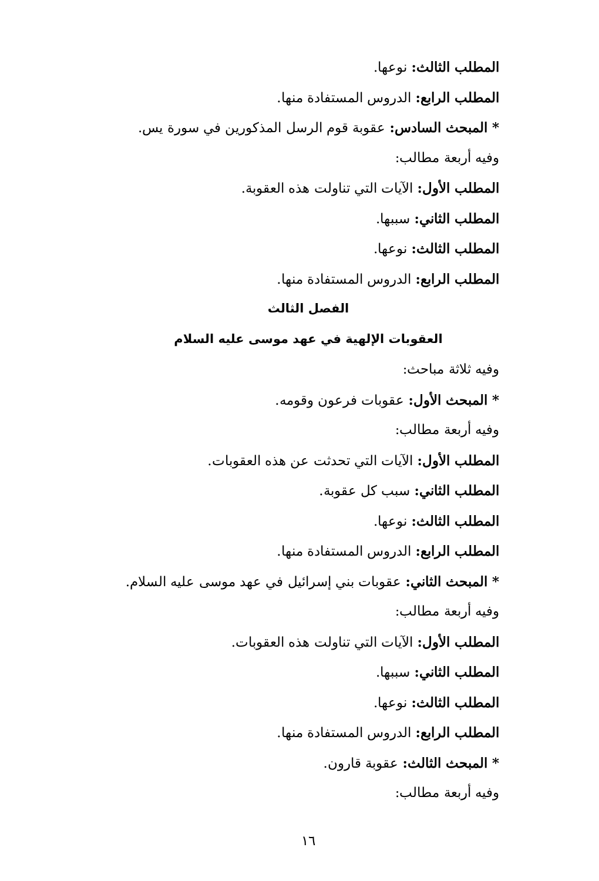المطلب الثالث: نوعها.
المطلب الرابع: الدروس المستفادة منها.
* المبحث السادس: عقوبة قوم الرسل المذكورين في سورة يس.
وفيه أربعة مطالب:
المطلب الأول: الآيات التي تناولت هذه العقوبة.
المطلب الثاني: سببها.
المطلب الثالث: نوعها.
المطلب الرابع: الدروس المستفادة منها.
الفصل الثالث
العقوبات الإلهية في عهد موسى عليه السلام
وفيه ثلاثة مباحث:
* المبحث الأول: عقوبات فرعون وقومه.
وفيه أربعة مطالب:
المطلب الأول: الآيات التي تحدثت عن هذه العقوبات.
المطلب الثاني: سبب كل عقوبة.
المطلب الثالث: نوعها.
المطلب الرابع: الدروس المستفادة منها.
* المبحث الثاني: عقوبات بني إسرائيل في عهد موسى عليه السلام.
وفيه أربعة مطالب:
المطلب الأول: الآيات التي تناولت هذه العقوبات.
المطلب الثاني: سببها.
المطلب الثالث: نوعها.
المطلب الرابع: الدروس المستفادة منها.
* المبحث الثالث: عقوبة قارون.
وفيه أربعة مطالب:
١٦